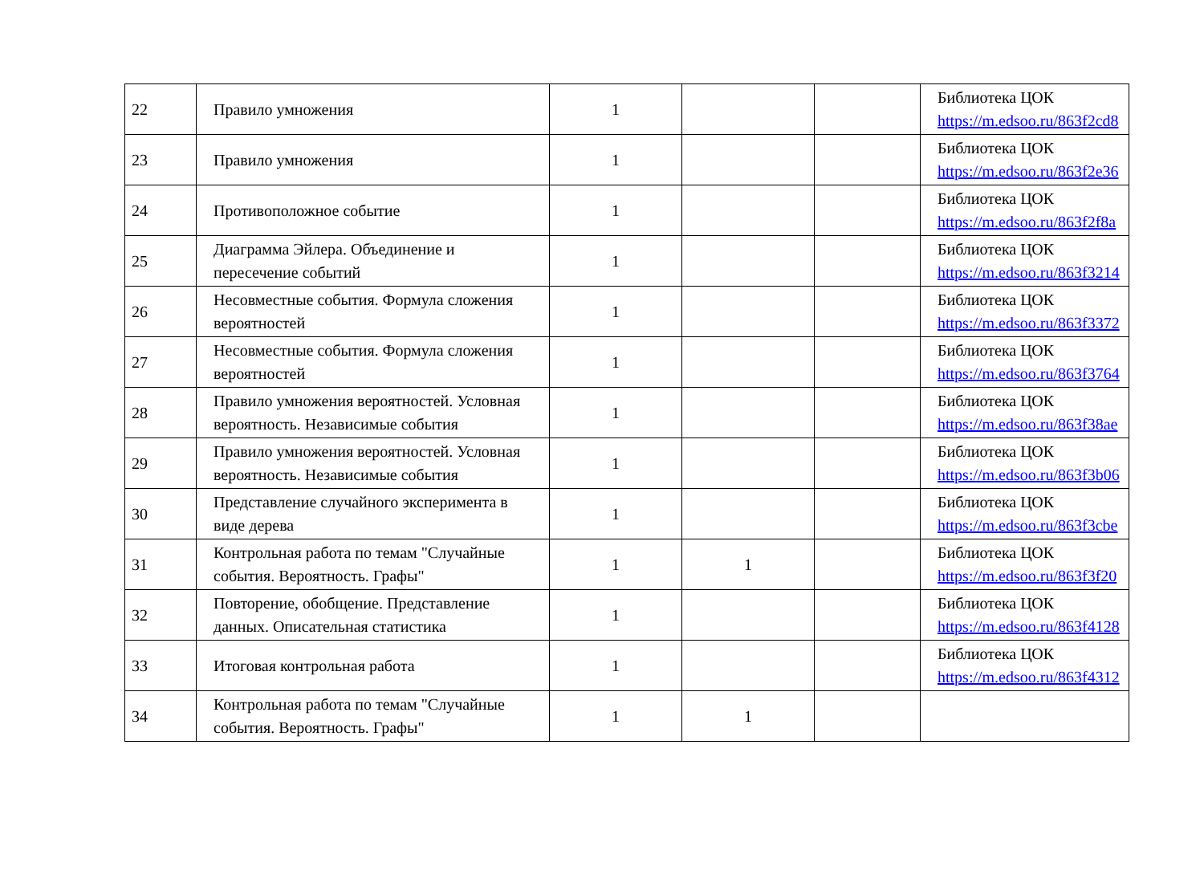| 22 | Правило умножения | 1 | | | Библиотека ЦОК https://m.edsoo.ru/863f2cd8 |
| 23 | Правило умножения | 1 | | | Библиотека ЦОК https://m.edsoo.ru/863f2e36 |
| 24 | Противоположное событие | 1 | | | Библиотека ЦОК https://m.edsoo.ru/863f2f8a |
| 25 | Диаграмма Эйлера. Объединение и пересечение событий | 1 | | | Библиотека ЦОК https://m.edsoo.ru/863f3214 |
| 26 | Несовместные события. Формула сложения вероятностей | 1 | | | Библиотека ЦОК https://m.edsoo.ru/863f3372 |
| 27 | Несовместные события. Формула сложения вероятностей | 1 | | | Библиотека ЦОК https://m.edsoo.ru/863f3764 |
| 28 | Правило умножения вероятностей. Условная вероятность. Независимые события | 1 | | | Библиотека ЦОК https://m.edsoo.ru/863f38ae |
| 29 | Правило умножения вероятностей. Условная вероятность. Независимые события | 1 | | | Библиотека ЦОК https://m.edsoo.ru/863f3b06 |
| 30 | Представление случайного эксперимента в виде дерева | 1 | | | Библиотека ЦОК https://m.edsoo.ru/863f3cbe |
| 31 | Контрольная работа по темам "Случайные события. Вероятность. Графы" | 1 | 1 | | Библиотека ЦОК https://m.edsoo.ru/863f3f20 |
| 32 | Повторение, обобщение. Представление данных. Описательная статистика | 1 | | | Библиотека ЦОК https://m.edsoo.ru/863f4128 |
| 33 | Итоговая контрольная работа | 1 | | | Библиотека ЦОК https://m.edsoo.ru/863f4312 |
| 34 | Контрольная работа по темам "Случайные события. Вероятность. Графы" | 1 | 1 | | |